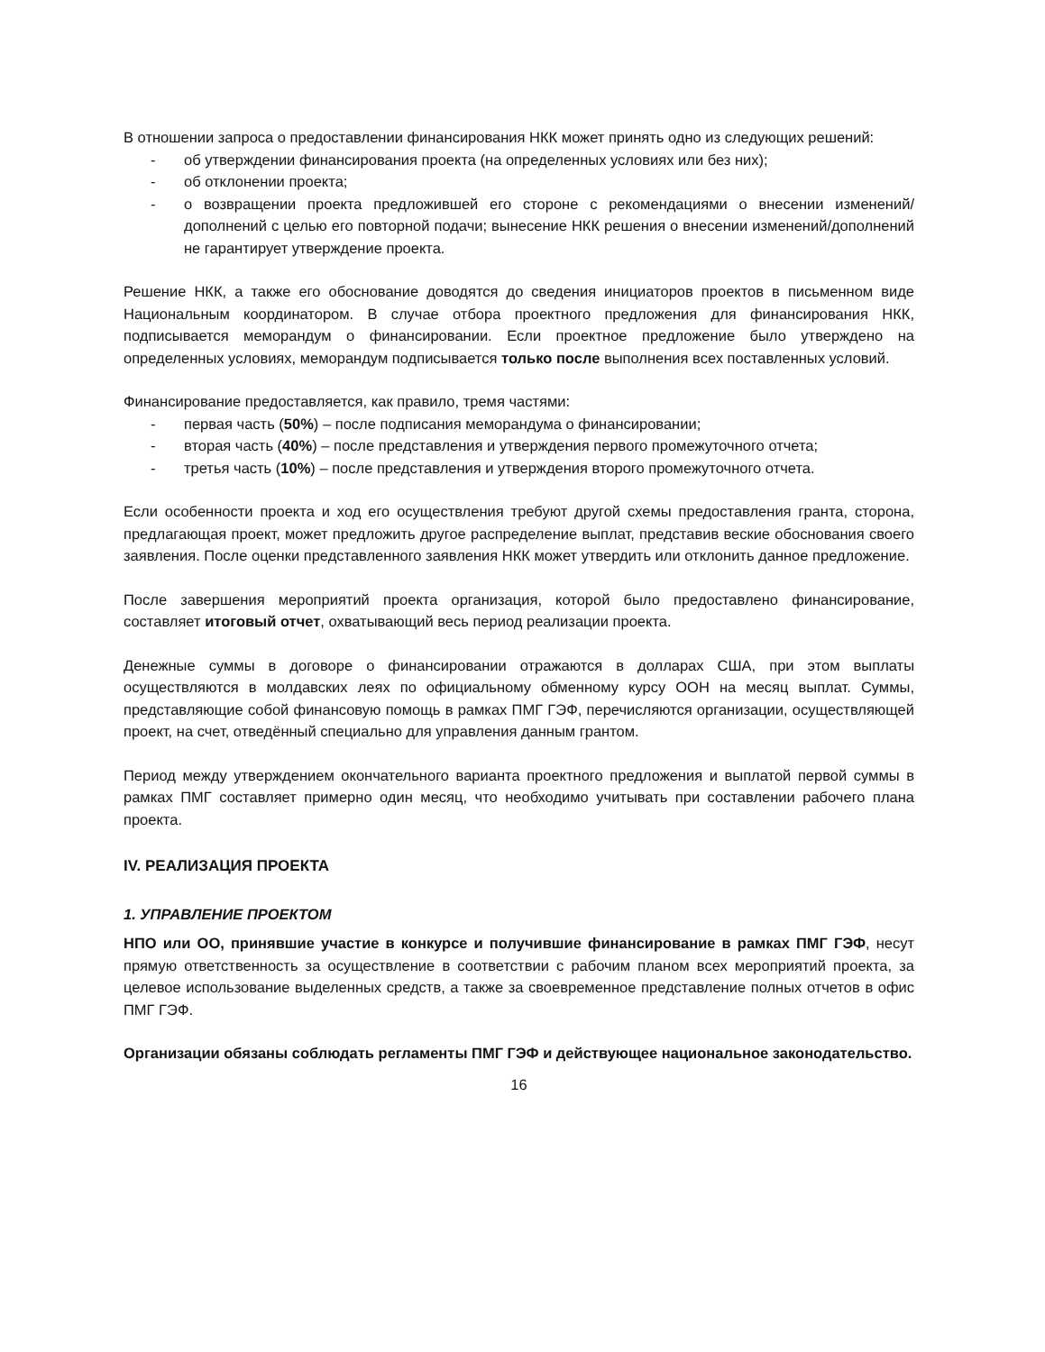В отношении запроса о предоставлении финансирования НКК может принять одно из следующих решений:
- об утверждении финансирования проекта (на определенных условиях или без них);
- об отклонении проекта;
- о возвращении проекта предложившей его стороне с рекомендациями о внесении изменений/дополнений с целью его повторной подачи; вынесение НКК решения о внесении изменений/дополнений не гарантирует утверждение проекта.
Решение НКК, а также его обоснование доводятся до сведения инициаторов проектов в письменном виде Национальным координатором. В случае отбора проектного предложения для финансирования НКК, подписывается меморандум о финансировании. Если проектное предложение было утверждено на определенных условиях, меморандум подписывается только после выполнения всех поставленных условий.
Финансирование предоставляется, как правило, тремя частями:
- первая часть (50%) – после подписания меморандума о финансировании;
- вторая часть (40%) – после представления и утверждения первого промежуточного отчета;
- третья часть (10%) – после представления и утверждения второго промежуточного отчета.
Если особенности проекта и ход его осуществления требуют другой схемы предоставления гранта, сторона, предлагающая проект, может предложить другое распределение выплат, представив веские обоснования своего заявления. После оценки представленного заявления НКК может утвердить или отклонить данное предложение.
После завершения мероприятий проекта организация, которой было предоставлено финансирование, составляет итоговый отчет, охватывающий весь период реализации проекта.
Денежные суммы в договоре о финансировании отражаются в долларах США, при этом выплаты осуществляются в молдавских леях по официальному обменному курсу ООН на месяц выплат. Суммы, представляющие собой финансовую помощь в рамках ПМГ ГЭФ, перечисляются организации, осуществляющей проект, на счет, отведённый специально для управления данным грантом.
Период между утверждением окончательного варианта проектного предложения и выплатой первой суммы в рамках ПМГ составляет примерно один месяц, что необходимо учитывать при составлении рабочего плана проекта.
IV. РЕАЛИЗАЦИЯ ПРОЕКТА
1. УПРАВЛЕНИЕ ПРОЕКТОМ
НПО или ОО, принявшие участие в конкурсе и получившие финансирование в рамках ПМГ ГЭФ, несут прямую ответственность за осуществление в соответствии с рабочим планом всех мероприятий проекта, за целевое использование выделенных средств, а также за своевременное представление полных отчетов в офис ПМГ ГЭФ.
Организации обязаны соблюдать регламенты ПМГ ГЭФ и действующее национальное законодательство.
16